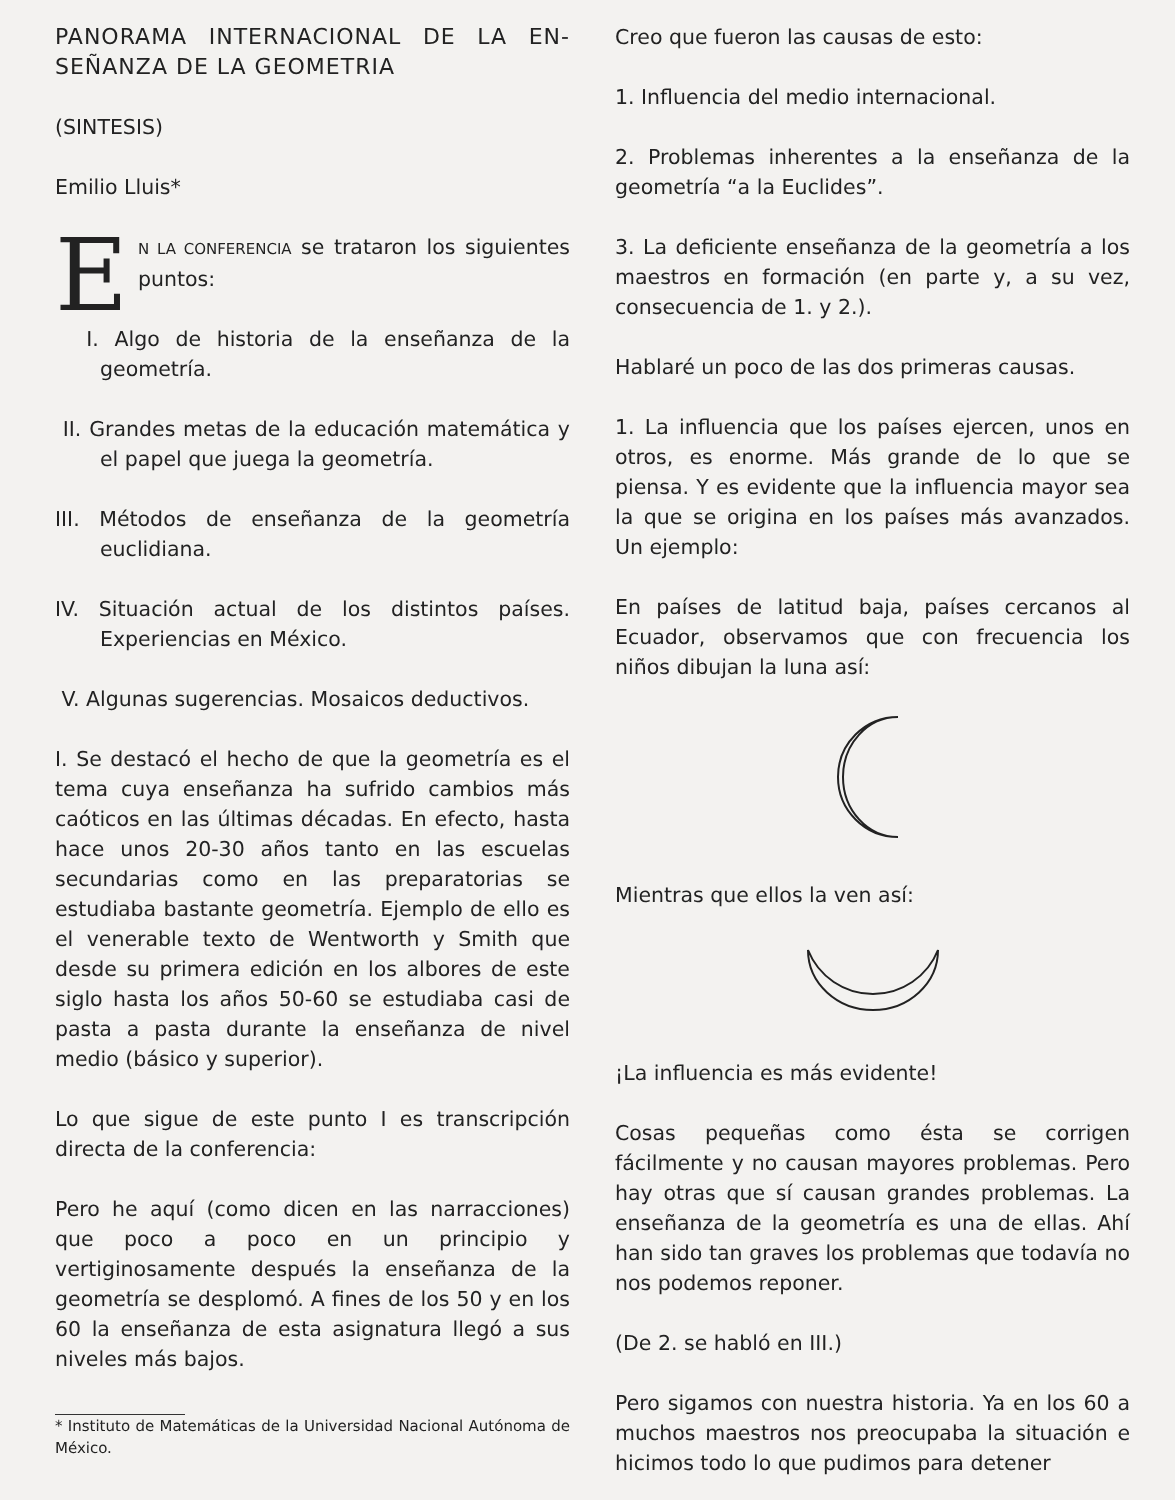PANORAMA INTERNACIONAL DE LA EN-SEÑANZA DE LA GEOMETRIA
(SINTESIS)
Emilio Lluis*
EN LA CONFERENCIA se trataron los siguientes puntos:
I. Algo de historia de la enseñanza de la geometría.
II. Grandes metas de la educación matemática y el papel que juega la geometría.
III. Métodos de enseñanza de la geometría euclidiana.
IV. Situación actual de los distintos países. Experiencias en México.
V. Algunas sugerencias. Mosaicos deductivos.
I. Se destacó el hecho de que la geometría es el tema cuya enseñanza ha sufrido cambios más caóticos en las últimas décadas. En efecto, hasta hace unos 20-30 años tanto en las escuelas secundarias como en las preparatorias se estudiaba bastante geometría. Ejemplo de ello es el venerable texto de Wentworth y Smith que desde su primera edición en los albores de este siglo hasta los años 50-60 se estudiaba casi de pasta a pasta durante la enseñanza de nivel medio (básico y superior).
Lo que sigue de este punto I es transcripción directa de la conferencia:
Pero he aquí (como dicen en las narracciones) que poco a poco en un principio y vertiginosamente después la enseñanza de la geometría se desplomó. A fines de los 50 y en los 60 la enseñanza de esta asignatura llegó a sus niveles más bajos.
* Instituto de Matemáticas de la Universidad Nacional Autónoma de México.
Creo que fueron las causas de esto:
1. Influencia del medio internacional.
2. Problemas inherentes a la enseñanza de la geometría “a la Euclides”.
3. La deficiente enseñanza de la geometría a los maestros en formación (en parte y, a su vez, consecuencia de 1. y 2.).
Hablaré un poco de las dos primeras causas.
1. La influencia que los países ejercen, unos en otros, es enorme. Más grande de lo que se piensa. Y es evidente que la influencia mayor sea la que se origina en los países más avanzados. Un ejemplo:
En países de latitud baja, países cercanos al Ecuador, observamos que con frecuencia los niños dibujan la luna así:
Mientras que ellos la ven así:
¡La influencia es más evidente!
Cosas pequeñas como ésta se corrigen fácilmente y no causan mayores problemas. Pero hay otras que sí causan grandes problemas. La enseñanza de la geometría es una de ellas. Ahí han sido tan graves los problemas que todavía no nos podemos reponer.
(De 2. se habló en III.)
Pero sigamos con nuestra historia. Ya en los 60 a muchos maestros nos preocupaba la situación e hicimos todo lo que pudimos para detener